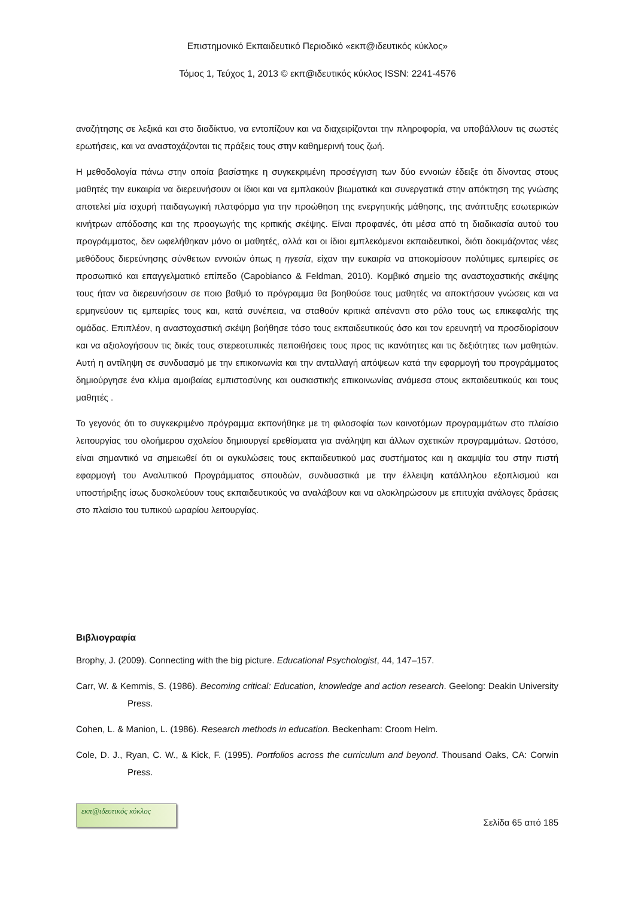Επιστημονικό Εκπαιδευτικό Περιοδικό «εκπ@ιδευτικός κύκλος»
Τόμος 1, Τεύχος 1, 2013 © εκπ@ιδευτικός κύκλος ISSN: 2241-4576
αναζήτησης σε λεξικά και στο διαδίκτυο, να εντοπίζουν και να διαχειρίζονται την πληροφορία, να υποβάλλουν τις σωστές ερωτήσεις, και να αναστοχάζονται τις πράξεις τους στην καθημερινή τους ζωή.
Η μεθοδολογία πάνω στην οποία βασίστηκε η συγκεκριμένη προσέγγιση των δύο εννοιών έδειξε ότι δίνοντας στους μαθητές την ευκαιρία να διερευνήσουν οι ίδιοι και να εμπλακούν βιωματικά και συνεργατικά στην απόκτηση της γνώσης αποτελεί μία ισχυρή παιδαγωγική πλατφόρμα για την προώθηση της ενεργητικής μάθησης, της ανάπτυξης εσωτερικών κινήτρων απόδοσης και της προαγωγής της κριτικής σκέψης. Είναι προφανές, ότι μέσα από τη διαδικασία αυτού του προγράμματος, δεν ωφελήθηκαν μόνο οι μαθητές, αλλά και οι ίδιοι εμπλεκόμενοι εκπαιδευτικοί, διότι δοκιμάζοντας νέες μεθόδους διερεύνησης σύνθετων εννοιών όπως η ηγεσία, είχαν την ευκαιρία να αποκομίσουν πολύτιμες εμπειρίες σε προσωπικό και επαγγελματικό επίπεδο (Capobianco & Feldman, 2010). Κομβικό σημείο της αναστοχαστικής σκέψης τους ήταν να διερευνήσουν σε ποιο βαθμό το πρόγραμμα θα βοηθούσε τους μαθητές να αποκτήσουν γνώσεις και να ερμηνεύουν τις εμπειρίες τους και, κατά συνέπεια, να σταθούν κριτικά απέναντι στο ρόλο τους ως επικεφαλής της ομάδας. Επιπλέον, η αναστοχαστική σκέψη βοήθησε τόσο τους εκπαιδευτικούς όσο και τον ερευνητή να προσδιορίσουν και να αξιολογήσουν τις δικές τους στερεοτυπικές πεποιθήσεις τους προς τις ικανότητες και τις δεξιότητες των μαθητών. Αυτή η αντίληψη σε συνδυασμό με την επικοινωνία και την ανταλλαγή απόψεων κατά την εφαρμογή του προγράμματος δημιούργησε ένα κλίμα αμοιβαίας εμπιστοσύνης και ουσιαστικής επικοινωνίας ανάμεσα στους εκπαιδευτικούς και τους μαθητές .
Το γεγονός ότι το συγκεκριμένο πρόγραμμα εκπονήθηκε με τη φιλοσοφία των καινοτόμων προγραμμάτων στο πλαίσιο λειτουργίας του ολοήμερου σχολείου δημιουργεί ερεθίσματα για ανάληψη και άλλων σχετικών προγραμμάτων. Ωστόσο, είναι σημαντικό να σημειωθεί ότι οι αγκυλώσεις τους εκπαιδευτικού μας συστήματος και η ακαμψία του στην πιστή εφαρμογή του Αναλυτικού Προγράμματος σπουδών, συνδυαστικά με την έλλειψη κατάλληλου εξοπλισμού και υποστήριξης ίσως δυσκολεύουν τους εκπαιδευτικούς να αναλάβουν και να ολοκληρώσουν με επιτυχία ανάλογες δράσεις στο πλαίσιο του τυπικού ωραρίου λειτουργίας.
Βιβλιογραφία
Brophy, J. (2009). Connecting with the big picture. Educational Psychologist, 44, 147–157.
Carr, W. & Kemmis, S. (1986). Becoming critical: Education, knowledge and action research. Geelong: Deakin University Press.
Cohen, L. & Manion, L. (1986). Research methods in education. Beckenham: Croom Helm.
Cole, D. J., Ryan, C. W., & Kick, F. (1995). Portfolios across the curriculum and beyond. Thousand Oaks, CA: Corwin Press.
εκπ@ιδευτικός κύκλος
Σελίδα 65 από 185